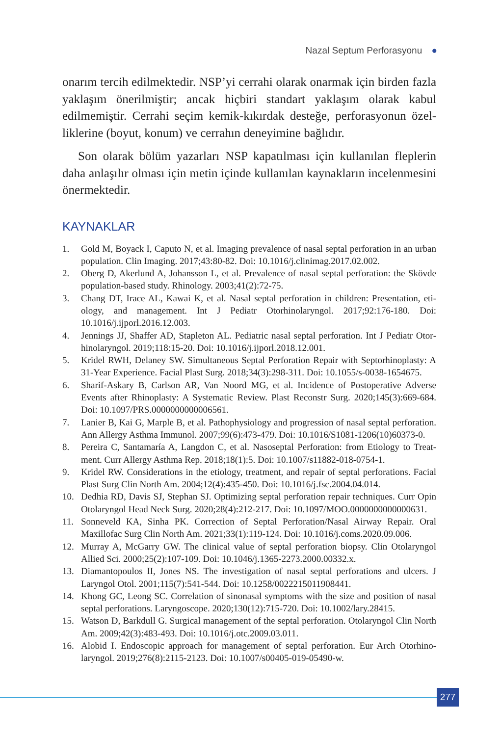Nazal Septum Perforasyonu ●
onarım tercih edilmektedir. NSP’yi cerrahi olarak onarmak için birden fazla yaklaşım önerilmiştir; ancak hiçbiri standart yaklaşım olarak kabul edilmemiştir. Cerrahi seçim kemik-kıkırdak desteğe, perforasyonun özel­liklerine (boyut, konum) ve cerrahın deneyimine bağlıdır.
Son olarak bölüm yazarları NSP kapatılması için kullanılan fleplerin daha anlaşılır olması için metin içinde kullanılan kaynakların incelenme­sini önermektedir.
KAYNAKLAR
1. Gold M, Boyack I, Caputo N, et al. Imaging prevalence of nasal septal perforation in an urban population. Clin Imaging. 2017;43:80-82. Doi: 10.1016/j.clinimag.2017.02.002.
2. Oberg D, Akerlund A, Johansson L, et al. Prevalence of nasal septal perforation: the Skövde population-based study. Rhinology. 2003;41(2):72-75.
3. Chang DT, Irace AL, Kawai K, et al. Nasal septal perforation in children: Presentation, eti­ology, and management. Int J Pediatr Otorhinolaryngol. 2017;92:176-180. Doi: 10.1016/j.ijporl.2016.12.003.
4. Jennings JJ, Shaffer AD, Stapleton AL. Pediatric nasal septal perforation. Int J Pediatr Otor­hinolaryngol. 2019;118:15-20. Doi: 10.1016/j.ijporl.2018.12.001.
5. Kridel RWH, Delaney SW. Simultaneous Septal Perforation Repair with Septorhinoplasty: A 31-Year Experience. Facial Plast Surg. 2018;34(3):298-311. Doi: 10.1055/s-0038-1654675.
6. Sharif-Askary B, Carlson AR, Van Noord MG, et al. Incidence of Postoperative Adverse Events after Rhinoplasty: A Systematic Review. Plast Reconstr Surg. 2020;145(3):669-684. Doi: 10.1097/PRS.0000000000006561.
7. Lanier B, Kai G, Marple B, et al. Pathophysiology and progression of nasal septal perforation. Ann Allergy Asthma Immunol. 2007;99(6):473-479. Doi: 10.1016/S1081-1206(10)60373-0.
8. Pereira C, Santamaría A, Langdon C, et al. Nasoseptal Perforation: from Etiology to Treat­ment. Curr Allergy Asthma Rep. 2018;18(1):5. Doi: 10.1007/s11882-018-0754-1.
9. Kridel RW. Considerations in the etiology, treatment, and repair of septal perforations. Facial Plast Surg Clin North Am. 2004;12(4):435-450. Doi: 10.1016/j.fsc.2004.04.014.
10. Dedhia RD, Davis SJ, Stephan SJ. Optimizing septal perforation repair techniques. Curr Opin Otolaryngol Head Neck Surg. 2020;28(4):212-217. Doi: 10.1097/MOO.0000000000000631.
11. Sonneveld KA, Sinha PK. Correction of Septal Perforation/Nasal Airway Repair. Oral Maxillofac Surg Clin North Am. 2021;33(1):119-124. Doi: 10.1016/j.coms.2020.09.006.
12. Murray A, McGarry GW. The clinical value of septal perforation biopsy. Clin Otolaryngol Allied Sci. 2000;25(2):107-109. Doi: 10.1046/j.1365-2273.2000.00332.x.
13. Diamantopoulos II, Jones NS. The investigation of nasal septal perforations and ulcers. J Laryngol Otol. 2001;115(7):541-544. Doi: 10.1258/0022215011908441.
14. Khong GC, Leong SC. Correlation of sinonasal symptoms with the size and position of nasal septal perforations. Laryngoscope. 2020;130(12):715-720. Doi: 10.1002/lary.28415.
15. Watson D, Barkdull G. Surgical management of the septal perforation. Otolaryngol Clin North Am. 2009;42(3):483-493. Doi: 10.1016/j.otc.2009.03.011.
16. Alobid I. Endoscopic approach for management of septal perforation. Eur Arch Otorhino­laryngol. 2019;276(8):2115-2123. Doi: 10.1007/s00405-019-05490-w.
277